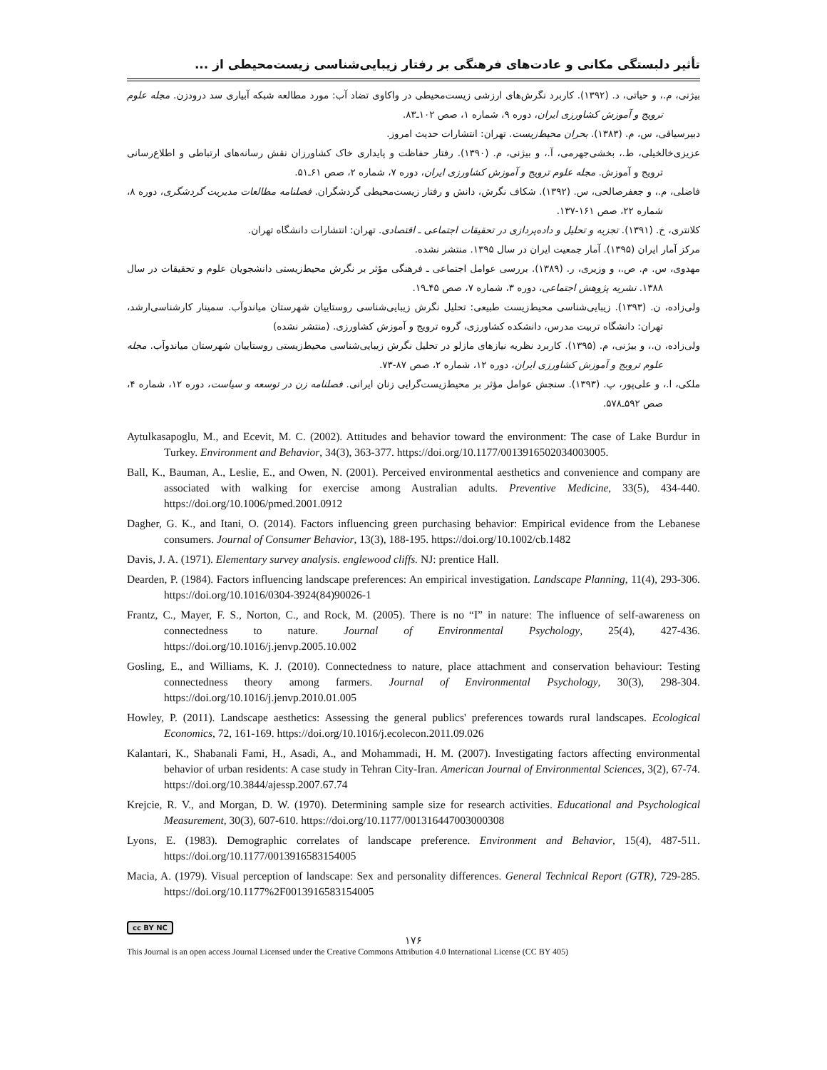تأثیر دلبستگی مکانی و عادت‌های فرهنگی بر رفتار زیبایی‌شناسی زیست‌محیطی از ...
بیژنی، م.، و حیاتی، د. (۱۳۹۲). کاربرد نگرش‌های ارزشی زیست‌محیطی در واکاوی تضاد آب: مورد مطالعه شبکه آبیاری سد درودزن. مجله علوم ترویج و آموزش کشاورزی ایران، دوره ۹، شماره ۱، صص ۱۰۲ـ۸۳.
دبیرسیاقی، س، م. (۱۳۸۳). بحران محیط‌زیست. تهران: انتشارات حدیث امروز.
عزیزی‌خالخیلی، ط.، بخشی‌جهرمی، آ.، و بیژنی، م. (۱۳۹۰). رفتار حفاظت و پایداری خاک کشاورزان نقش رسانه‌های ارتباطی و اطلاع‌رسانی ترویج و آموزش. مجله علوم ترویج و آموزش کشاورزی ایران، دوره ۷، شماره ۲، صص ۶۱ـ۵۱.
فاضلی، م.، و جعفرصالحی، س. (۱۳۹۲). شکاف نگرش، دانش و رفتار زیست‌محیطی گردشگران. فصلنامه مطالعات مدیریت گردشگری، دوره ۸، شماره ۲۲، صص ۱۶۱-۱۳۷.
کلانتری، خ. (۱۳۹۱). تجزیه و تحلیل و داده‌پردازی در تحقیقات اجتماعی ـ اقتصادی. تهران: انتشارات دانشگاه تهران.
مرکز آمار ایران (۱۳۹۵). آمار جمعیت ایران در سال ۱۳۹۵. منتشر نشده.
مهدوی، س. م. ص.، و وزیری، ر. (۱۳۸۹). بررسی عوامل اجتماعی ـ فرهنگی مؤثر بر نگرش محیط‌زیستی دانشجویان علوم و تحقیقات در سال ۱۳۸۸. نشریه پژوهش اجتماعی، دوره ۳، شماره ۷، صص ۴۵ـ۱۹.
ولی‌زاده، ن. (۱۳۹۳). زیبایی‌شناسی محیط‌زیست طبیعی: تحلیل نگرش زیبایی‌شناسی روستاییان شهرستان میاندوآب. سمینار کارشناسی‌ارشد، تهران: دانشگاه تربیت مدرس، دانشکده کشاورزی، گروه ترویج و آموزش کشاورزی. (منتشر نشده)
ولی‌زاده، ن.، و بیژنی، م. (۱۳۹۵). کاربرد نظریه نیازهای مازلو در تحلیل نگرش زیبایی‌شناسی محیط‌زیستی روستاییان شهرستان میاندوآب. مجله علوم ترویج و آموزش کشاورزی ایران، دوره ۱۲، شماره ۲، صص ۸۷-۷۳.
ملکی، ا.، و علی‌پور، پ. (۱۳۹۳). سنجش عوامل مؤثر بر محیط‌زیست‌گرایی زنان ایرانی. فصلنامه زن در توسعه و سیاست، دوره ۱۲، شماره ۴، صص ۵۹۲ـ۵۷۸.
Aytulkasapoglu, M., and Ecevit, M. C. (2002). Attitudes and behavior toward the environment: The case of Lake Burdur in Turkey. Environment and Behavior, 34(3), 363-377. https://doi.org/10.1177/0013916502034003005.
Ball, K., Bauman, A., Leslie, E., and Owen, N. (2001). Perceived environmental aesthetics and convenience and company are associated with walking for exercise among Australian adults. Preventive Medicine, 33(5), 434-440. https://doi.org/10.1006/pmed.2001.0912
Dagher, G. K., and Itani, O. (2014). Factors influencing green purchasing behavior: Empirical evidence from the Lebanese consumers. Journal of Consumer Behavior, 13(3), 188-195. https://doi.org/10.1002/cb.1482
Davis, J. A. (1971). Elementary survey analysis. englewood cliffs. NJ: prentice Hall.
Dearden, P. (1984). Factors influencing landscape preferences: An empirical investigation. Landscape Planning, 11(4), 293-306. https://doi.org/10.1016/0304-3924(84)90026-1
Frantz, C., Mayer, F. S., Norton, C., and Rock, M. (2005). There is no “I” in nature: The influence of self-awareness on connectedness to nature. Journal of Environmental Psychology, 25(4), 427-436. https://doi.org/10.1016/j.jenvp.2005.10.002
Gosling, E., and Williams, K. J. (2010). Connectedness to nature, place attachment and conservation behaviour: Testing connectedness theory among farmers. Journal of Environmental Psychology, 30(3), 298-304. https://doi.org/10.1016/j.jenvp.2010.01.005
Howley, P. (2011). Landscape aesthetics: Assessing the general publics' preferences towards rural landscapes. Ecological Economics, 72, 161-169. https://doi.org/10.1016/j.ecolecon.2011.09.026
Kalantari, K., Shabanali Fami, H., Asadi, A., and Mohammadi, H. M. (2007). Investigating factors affecting environmental behavior of urban residents: A case study in Tehran City-Iran. American Journal of Environmental Sciences, 3(2), 67-74. https://doi.org/10.3844/ajessp.2007.67.74
Krejcie, R. V., and Morgan, D. W. (1970). Determining sample size for research activities. Educational and Psychological Measurement, 30(3), 607-610. https://doi.org/10.1177/001316447003000308
Lyons, E. (1983). Demographic correlates of landscape preference. Environment and Behavior, 15(4), 487-511. https://doi.org/10.1177/0013916583154005
Macia, A. (1979). Visual perception of landscape: Sex and personality differences. General Technical Report (GTR), 729-285. https://doi.org/10.1177%2F0013916583154005
cc BY NC
۱۷۶
This Journal is an open access Journal Licensed under the Creative Commons Attribution 4.0 International License (CC BY 405)